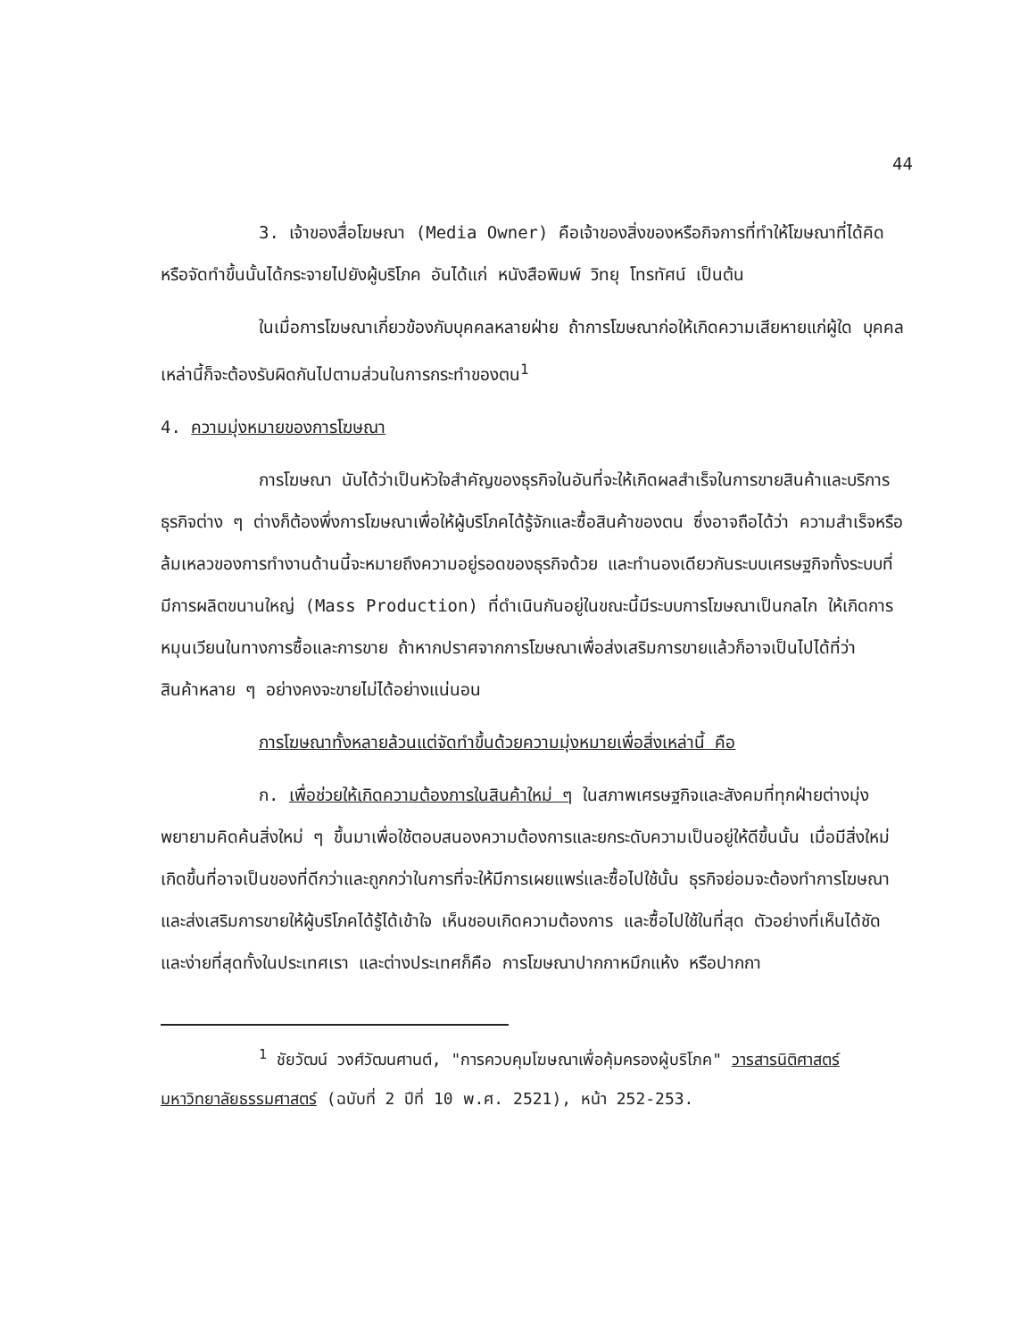44
3. เจ้าของสื่อโฆษณา (Media Owner) คือเจ้าของสิ่งของหรือกิจการที่ทำให้โฆษณาที่ได้คิดหรือจัดทำขึ้นนั้นได้กระจายไปยังผู้บริโภค อันได้แก่ หนังสือพิมพ์ วิทยุ โทรทัศน์ เป็นต้น
ในเมื่อการโฆษณาเกี่ยวข้องกับบุคคลหลายฝ่าย ถ้าการโฆษณาก่อให้เกิดความเสียหายแก่ผู้ใด บุคคลเหล่านี้ก็จะต้องรับผิดกันไปตามส่วนในการกระทำของตน<sup>1</sup>
4. ความมุ่งหมายของการโฆษณา
การโฆษณา นับได้ว่าเป็นหัวใจสำคัญของธุรกิจในอันที่จะให้เกิดผลสำเร็จในการขายสินค้าและบริการ ธุรกิจต่าง ๆ ต่างก็ต้องพึ่งการโฆษณาเพื่อให้ผู้บริโภคได้รู้จักและซื้อสินค้าของตน ซึ่งอาจถือได้ว่า ความสำเร็จหรือล้มเหลวของการทำงานด้านนี้จะหมายถึงความอยู่รอดของธุรกิจด้วย และทำนองเดียวกันระบบเศรษฐกิจทั้งระบบที่มีการผลิตขนานใหญ่ (Mass Production) ที่ดำเนินกันอยู่ในขณะนี้มีระบบการโฆษณาเป็นกลไก ให้เกิดการหมุนเวียนในทางการซื้อและการขาย ถ้าหากปราศจากการโฆษณาเพื่อส่งเสริมการขายแล้วก็อาจเป็นไปได้ที่ว่า สินค้าหลาย ๆ อย่างคงจะขายไม่ได้อย่างแน่นอน
การโฆษณาทั้งหลายล้วนแต่จัดทำขึ้นด้วยความมุ่งหมายเพื่อสิ่งเหล่านี้ คือ
ก. เพื่อช่วยให้เกิดความต้องการในสินค้าใหม่ ๆ ในสภาพเศรษฐกิจและสังคมที่ทุกฝ่ายต่างมุ่งพยายามคิดค้นสิ่งใหม่ ๆ ขึ้นมาเพื่อใช้ตอบสนองความต้องการและยกระดับความเป็นอยู่ให้ดีขึ้นนั้น เมื่อมีสิ่งใหม่เกิดขึ้นที่อาจเป็นของที่ดีกว่าและถูกกว่าในการที่จะให้มีการเผยแพร่และซื้อไปใช้นั้น ธุรกิจย่อมจะต้องทำการโฆษณาและส่งเสริมการขายให้ผู้บริโภคได้รู้ได้เข้าใจ เห็นชอบเกิดความต้องการ และซื้อไปใช้ในที่สุด ตัวอย่างที่เห็นได้ชัดและง่ายที่สุดทั้งในประเทศเรา และต่างประเทศก็คือ การโฆษณาปากกาหมึกแห้ง หรือปากกา
<sup>1</sup> ชัยวัฒน์ วงศ์วัฒนศานต์, "การควบคุมโฆษณาเพื่อคุ้มครองผู้บริโภค" วารสารนิติศาสตร์ มหาวิทยาลัยธรรมศาสตร์ (ฉบับที่ 2 ปีที่ 10 พ.ศ. 2521), หน้า 252-253.